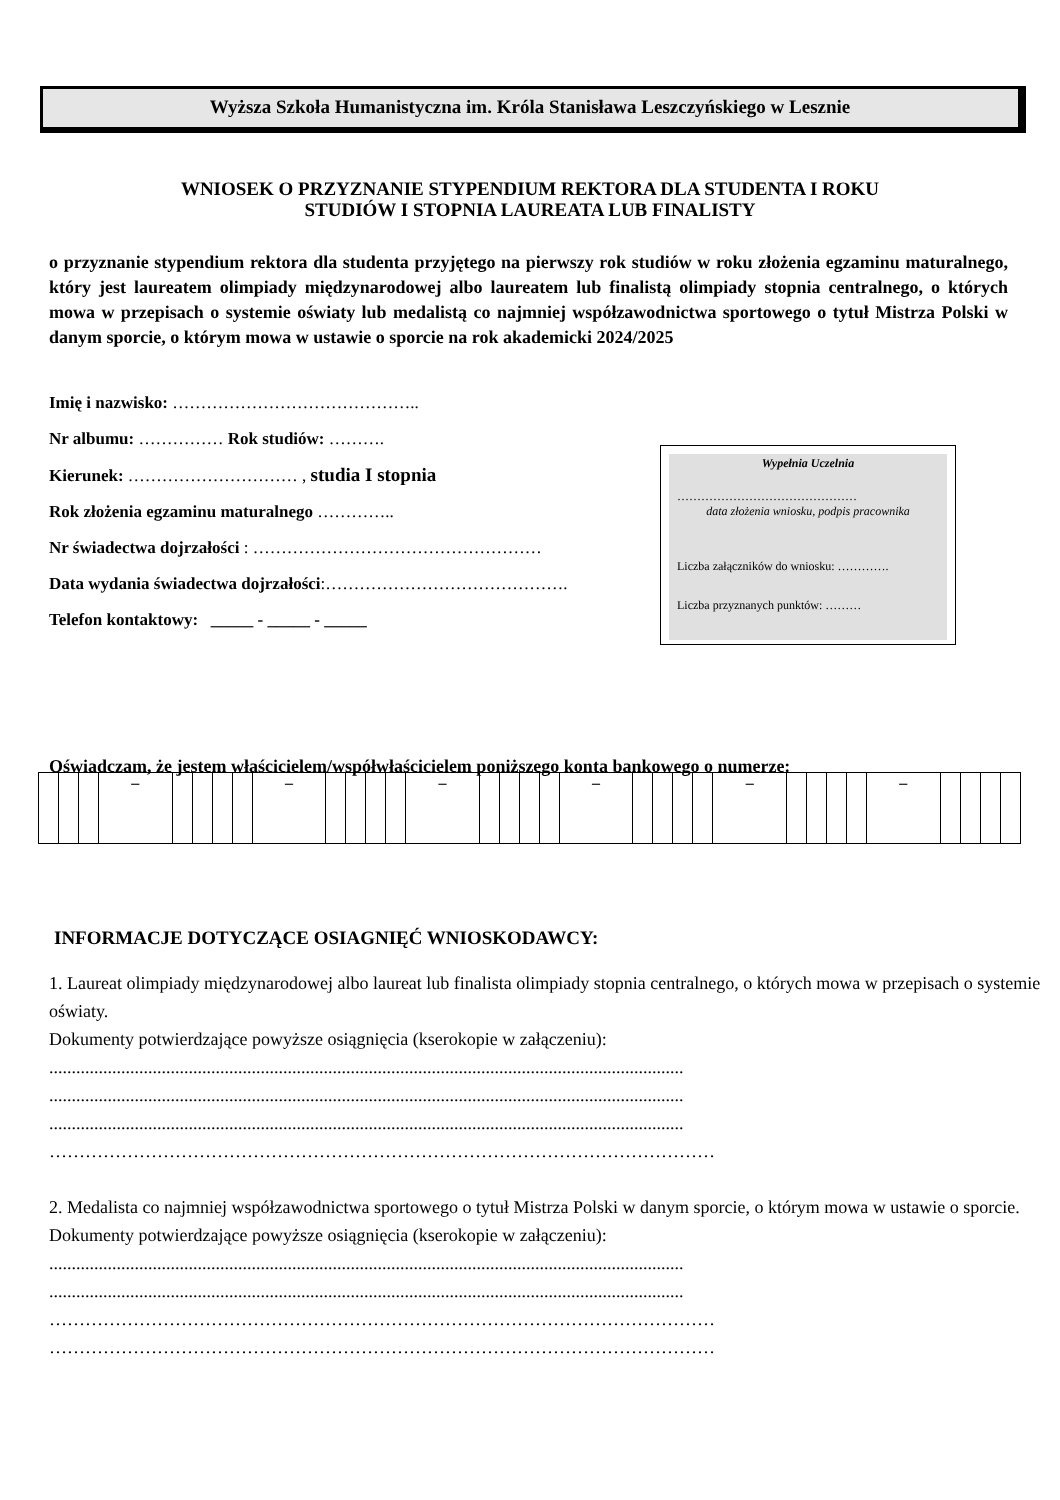Wyższa Szkoła Humanistyczna im. Króla Stanisława Leszczyńskiego w Lesznie
WNIOSEK O PRZYZNANIE STYPENDIUM REKTORA DLA STUDENTA I ROKU
STUDIÓW I STOPNIA LAUREATA LUB FINALISTY
o przyznanie stypendium rektora dla studenta przyjętego na pierwszy rok studiów w roku złożenia egzaminu maturalnego, który jest laureatem olimpiady międzynarodowej albo laureatem lub finalistą olimpiady stopnia centralnego, o których mowa w przepisach o systemie oświaty lub medalistą co najmniej współzawodnictwa sportowego o tytuł Mistrza Polski w danym sporcie, o którym mowa w ustawie o sporcie na rok akademicki 2024/2025
Imię i nazwisko: ……………………………………..
Nr albumu: …………… Rok studiów: ……….
Kierunek: ………………………… , studia I stopnia
Rok złożenia egzaminu maturalnego …………..
Nr świadectwa dojrzałości : ……………………………………………
Data wydania świadectwa dojrzałości:…………………………………….
Telefon kontaktowy: _____ - _____ - _____
Wypełnia Uczelnia
………………………………………
data złożenia wniosku, podpis pracownika
Liczba załączników do wniosku: ………….
Liczba przyznanych punktów: ………
Oświadczam, że jestem właścicielem/współwłaścicielem poniższego konta bankowego o numerze:
| | | | – | | | | | – | | | | | – | | | | | – | | | | | – | | | | | – | | | | |
INFORMACJE DOTYCZĄCE OSIAGNIĘĆ WNIOSKODAWCY:
1. Laureat olimpiady międzynarodowej albo laureat lub finalista olimpiady stopnia centralnego, o których mowa w przepisach o systemie oświaty.
Dokumenty potwierdzające powyższe osiągnięcia (kserokopie w załączeniu):
.............................................................................................................................................
.............................................................................................................................................
.............................................................................................................................................
…………………………………………………………………………………………………
2. Medalista co najmniej współzawodnictwa sportowego o tytuł Mistrza Polski w danym sporcie, o którym mowa w ustawie o sporcie.
Dokumenty potwierdzające powyższe osiągnięcia (kserokopie w załączeniu):
.............................................................................................................................................
.............................................................................................................................................
…………………………………………………………………………………………………
…………………………………………………………………………………………………